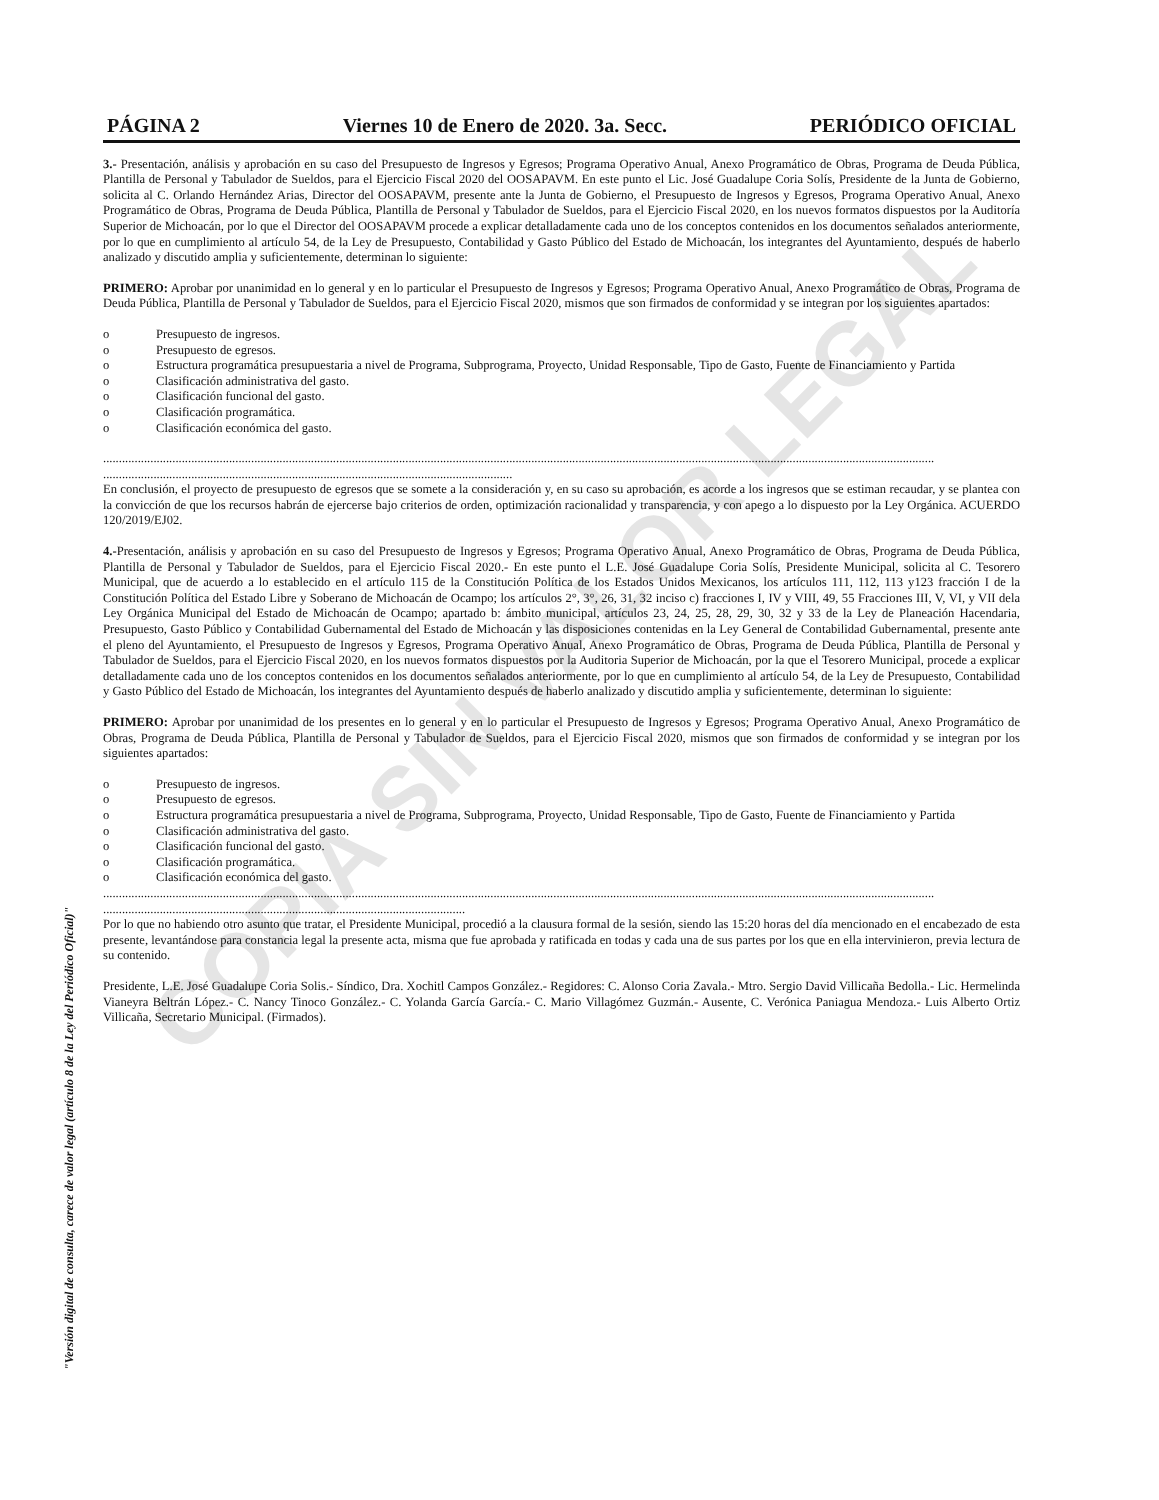COPIA SIN VALOR LEGAL
"Versión digital de consulta, carece de valor legal (artículo 8 de la Ley del Periódico Oficial)"
PÁGINA 2 Viernes 10 de Enero de 2020. 3a. Secc. PERIÓDICO OFICIAL
3.- Presentación, análisis y aprobación en su caso del Presupuesto de Ingresos y Egresos; Programa Operativo Anual, Anexo Programático de Obras, Programa de Deuda Pública, Plantilla de Personal y Tabulador de Sueldos, para el Ejercicio Fiscal 2020 del OOSAPAVM. En este punto el Lic. José Guadalupe Coria Solís, Presidente de la Junta de Gobierno, solicita al C. Orlando Hernández Arias, Director del OOSAPAVM, presente ante la Junta de Gobierno, el Presupuesto de Ingresos y Egresos, Programa Operativo Anual, Anexo Programático de Obras, Programa de Deuda Pública, Plantilla de Personal y Tabulador de Sueldos, para el Ejercicio Fiscal 2020, en los nuevos formatos dispuestos por la Auditoría Superior de Michoacán, por lo que el Director del OOSAPAVM procede a explicar detalladamente cada uno de los conceptos contenidos en los documentos señalados anteriormente, por lo que en cumplimiento al artículo 54, de la Ley de Presupuesto, Contabilidad y Gasto Público del Estado de Michoacán, los integrantes del Ayuntamiento, después de haberlo analizado y discutido amplia y suficientemente, determinan lo siguiente:
PRIMERO: Aprobar por unanimidad en lo general y en lo particular el Presupuesto de Ingresos y Egresos; Programa Operativo Anual, Anexo Programático de Obras, Programa de Deuda Pública, Plantilla de Personal y Tabulador de Sueldos, para el Ejercicio Fiscal 2020, mismos que son firmados de conformidad y se integran por los siguientes apartados:
o Presupuesto de ingresos.
o Presupuesto de egresos.
o Estructura programática presupuestaria a nivel de Programa, Subprograma, Proyecto, Unidad Responsable, Tipo de Gasto, Fuente de Financiamiento y Partida
o Clasificación administrativa del gasto.
o Clasificación funcional del gasto.
o Clasificación programática.
o Clasificación económica del gasto.
........................................................................................................................................................................................................................................................................
..................................................................................................................................
En conclusión, el proyecto de presupuesto de egresos que se somete a la consideración y, en su caso su aprobación, es acorde a los ingresos que se estiman recaudar, y se plantea con la convicción de que los recursos habrán de ejercerse bajo criterios de orden, optimización racionalidad y transparencia, y con apego a lo dispuesto por la Ley Orgánica. ACUERDO 120/2019/EJ02.
4.-Presentación, análisis y aprobación en su caso del Presupuesto de Ingresos y Egresos; Programa Operativo Anual, Anexo Programático de Obras, Programa de Deuda Pública, Plantilla de Personal y Tabulador de Sueldos, para el Ejercicio Fiscal 2020.- En este punto el L.E. José Guadalupe Coria Solís, Presidente Municipal, solicita al C. Tesorero Municipal, que de acuerdo a lo establecido en el artículo 115 de la Constitución Política de los Estados Unidos Mexicanos, los artículos 111, 112, 113 y123 fracción I de la Constitución Política del Estado Libre y Soberano de Michoacán de Ocampo; los artículos 2°, 3°, 26, 31, 32 inciso c) fracciones I, IV y VIII, 49, 55 Fracciones III, V, VI, y VII dela Ley Orgánica Municipal del Estado de Michoacán de Ocampo; apartado b: ámbito municipal, artículos 23, 24, 25, 28, 29, 30, 32 y 33 de la Ley de Planeación Hacendaria, Presupuesto, Gasto Público y Contabilidad Gubernamental del Estado de Michoacán y las disposiciones contenidas en la Ley General de Contabilidad Gubernamental, presente ante el pleno del Ayuntamiento, el Presupuesto de Ingresos y Egresos, Programa Operativo Anual, Anexo Programático de Obras, Programa de Deuda Pública, Plantilla de Personal y Tabulador de Sueldos, para el Ejercicio Fiscal 2020, en los nuevos formatos dispuestos por la Auditoria Superior de Michoacán, por la que el Tesorero Municipal, procede a explicar detalladamente cada uno de los conceptos contenidos en los documentos señalados anteriormente, por lo que en cumplimiento al artículo 54, de la Ley de Presupuesto, Contabilidad y Gasto Público del Estado de Michoacán, los integrantes del Ayuntamiento después de haberlo analizado y discutido amplia y suficientemente, determinan lo siguiente:
PRIMERO: Aprobar por unanimidad de los presentes en lo general y en lo particular el Presupuesto de Ingresos y Egresos; Programa Operativo Anual, Anexo Programático de Obras, Programa de Deuda Pública, Plantilla de Personal y Tabulador de Sueldos, para el Ejercicio Fiscal 2020, mismos que son firmados de conformidad y se integran por los siguientes apartados:
o Presupuesto de ingresos.
o Presupuesto de egresos.
o Estructura programática presupuestaria a nivel de Programa, Subprograma, Proyecto, Unidad Responsable, Tipo de Gasto, Fuente de Financiamiento y Partida
o Clasificación administrativa del gasto.
o Clasificación funcional del gasto.
o Clasificación programática.
o Clasificación económica del gasto.
........................................................................................................................................................................................................................................................................
...................................................................................................................
Por lo que no habiendo otro asunto que tratar, el Presidente Municipal, procedió a la clausura formal de la sesión, siendo las 15:20 horas del día mencionado en el encabezado de esta presente, levantándose para constancia legal la presente acta, misma que fue aprobada y ratificada en todas y cada una de sus partes por los que en ella intervinieron, previa lectura de su contenido.
Presidente, L.E. José Guadalupe Coria Solis.- Síndico, Dra. Xochitl Campos González.- Regidores: C. Alonso Coria Zavala.- Mtro. Sergio David Villicaña Bedolla.- Lic. Hermelinda Vianeyra Beltrán López.- C. Nancy Tinoco González.- C. Yolanda García García.- C. Mario Villagómez Guzmán.- Ausente, C. Verónica Paniagua Mendoza.- Luis Alberto Ortiz Villicaña, Secretario Municipal. (Firmados).